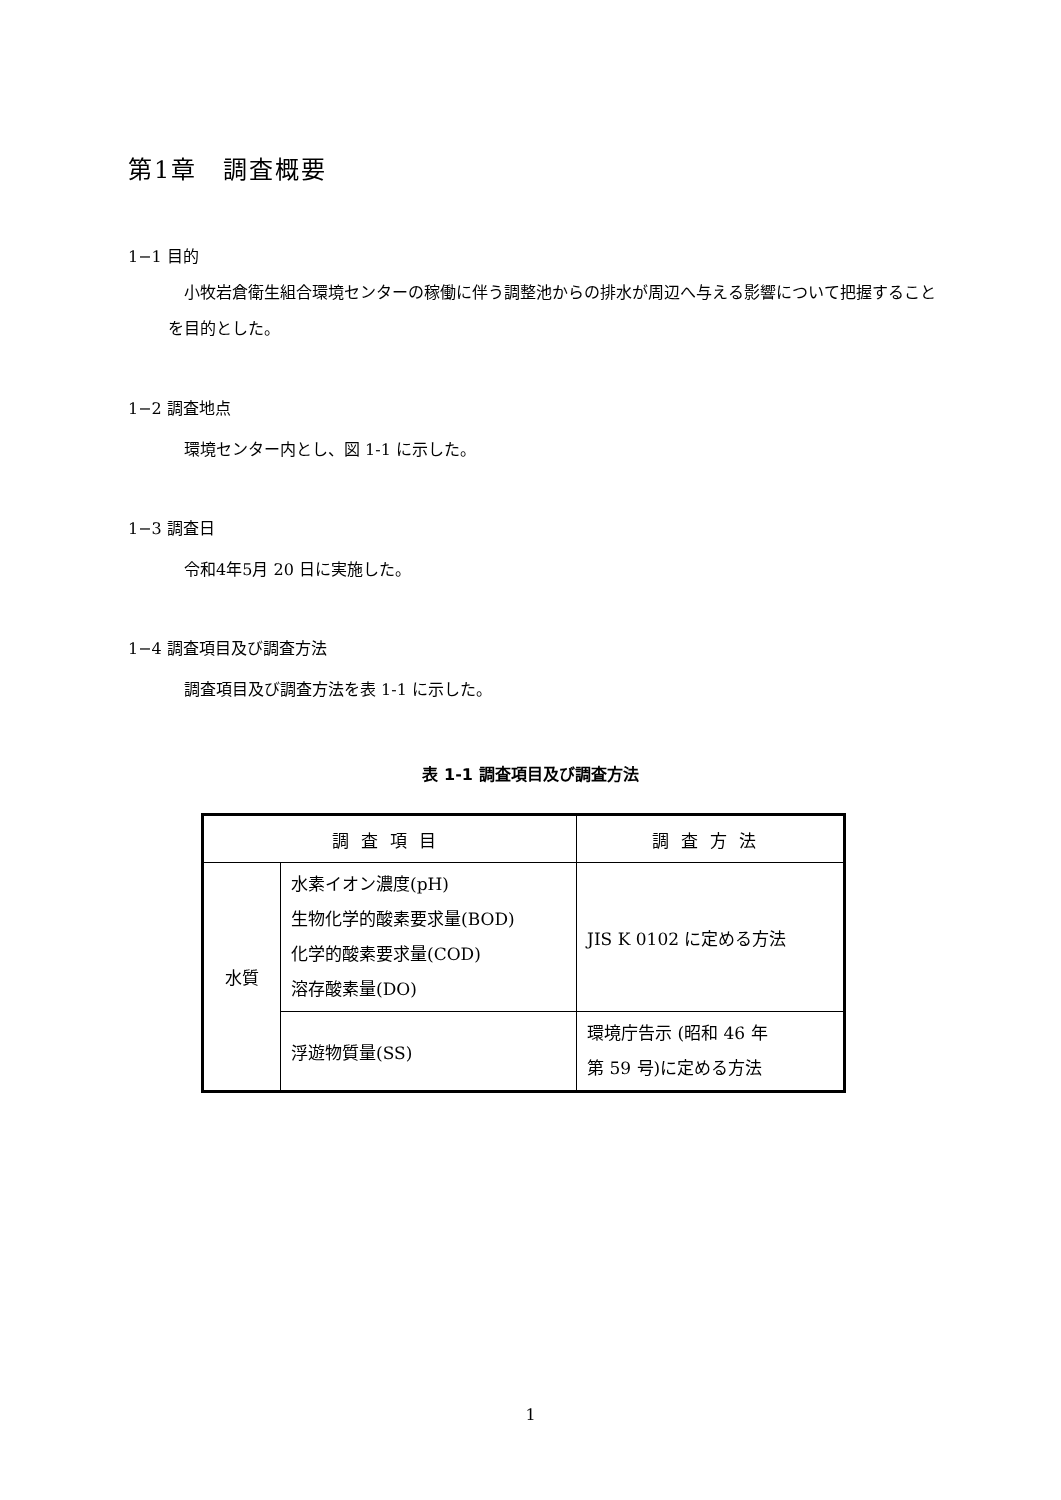第1章　調査概要
1−1 目的
小牧岩倉衛生組合環境センターの稼働に伴う調整池からの排水が周辺へ与える影響について把握することを目的とした。
1−2 調査地点
環境センター内とし、図 1-1 に示した。
1−3 調査日
令和4年5月 20 日に実施した。
1−4 調査項目及び調査方法
調査項目及び調査方法を表 1-1 に示した。
表 1-1 調査項目及び調査方法
| 調査項目 | | 調査方法 |
| --- | --- | --- |
| 水質 | 水素イオン濃度(pH) 生物化学的酸素要求量(BOD) 化学的酸素要求量(COD) 溶存酸素量(DO) | JIS K 0102 に定める方法 |
| | 浮遊物質量(SS) | 環境庁告示 (昭和 46 年 第 59 号)に定める方法 |
1